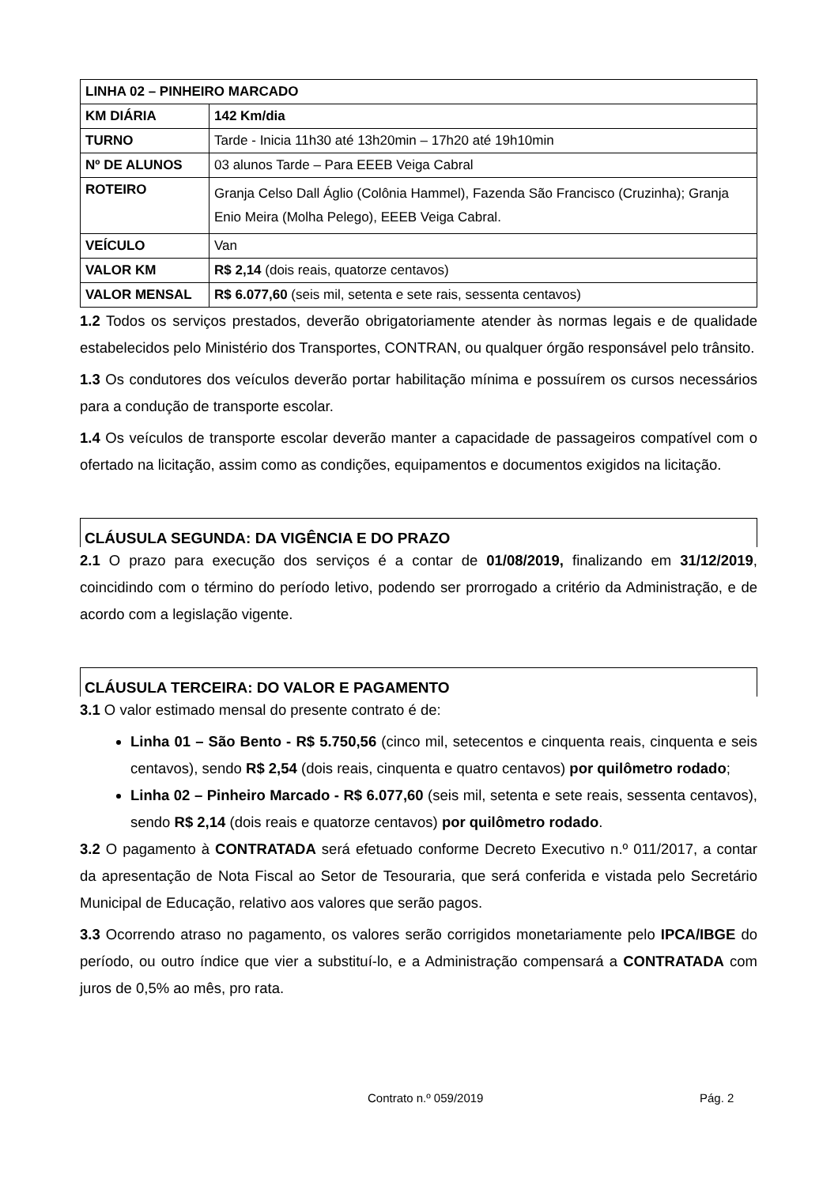| LINHA 02 – PINHEIRO MARCADO | |
| KM DIÁRIA | 142 Km/dia |
| TURNO | Tarde - Inicia 11h30 até 13h20min – 17h20 até 19h10min |
| Nº DE ALUNOS | 03 alunos Tarde – Para EEEB Veiga Cabral |
| ROTEIRO | Granja Celso Dall Áglio (Colônia Hammel), Fazenda São Francisco (Cruzinha); Granja Enio Meira (Molha Pelego), EEEB Veiga Cabral. |
| VEÍCULO | Van |
| VALOR KM | R$ 2,14 (dois reais, quatorze centavos) |
| VALOR MENSAL | R$ 6.077,60 (seis mil, setenta e sete rais, sessenta centavos) |
1.2 Todos os serviços prestados, deverão obrigatoriamente atender às normas legais e de qualidade estabelecidos pelo Ministério dos Transportes, CONTRAN, ou qualquer órgão responsável pelo trânsito.
1.3 Os condutores dos veículos deverão portar habilitação mínima e possuírem os cursos necessários para a condução de transporte escolar.
1.4 Os veículos de transporte escolar deverão manter a capacidade de passageiros compatível com o ofertado na licitação, assim como as condições, equipamentos e documentos exigidos na licitação.
CLÁUSULA SEGUNDA: DA VIGÊNCIA E DO PRAZO
2.1 O prazo para execução dos serviços é a contar de 01/08/2019, finalizando em 31/12/2019, coincidindo com o término do período letivo, podendo ser prorrogado a critério da Administração, e de acordo com a legislação vigente.
CLÁUSULA TERCEIRA: DO VALOR E PAGAMENTO
3.1 O valor estimado mensal do presente contrato é de:
Linha 01 – São Bento - R$ 5.750,56 (cinco mil, setecentos e cinquenta reais, cinquenta e seis centavos), sendo R$ 2,54 (dois reais, cinquenta e quatro centavos) por quilômetro rodado;
Linha 02 – Pinheiro Marcado - R$ 6.077,60 (seis mil, setenta e sete reais, sessenta centavos), sendo R$ 2,14 (dois reais e quatorze centavos) por quilômetro rodado.
3.2 O pagamento à CONTRATADA será efetuado conforme Decreto Executivo n.º 011/2017, a contar da apresentação de Nota Fiscal ao Setor de Tesouraria, que será conferida e vistada pelo Secretário Municipal de Educação, relativo aos valores que serão pagos.
3.3 Ocorrendo atraso no pagamento, os valores serão corrigidos monetariamente pelo IPCA/IBGE do período, ou outro índice que vier a substituí-lo, e a Administração compensará a CONTRATADA com juros de 0,5% ao mês, pro rata.
Contrato n.º 059/2019 Pág. 2